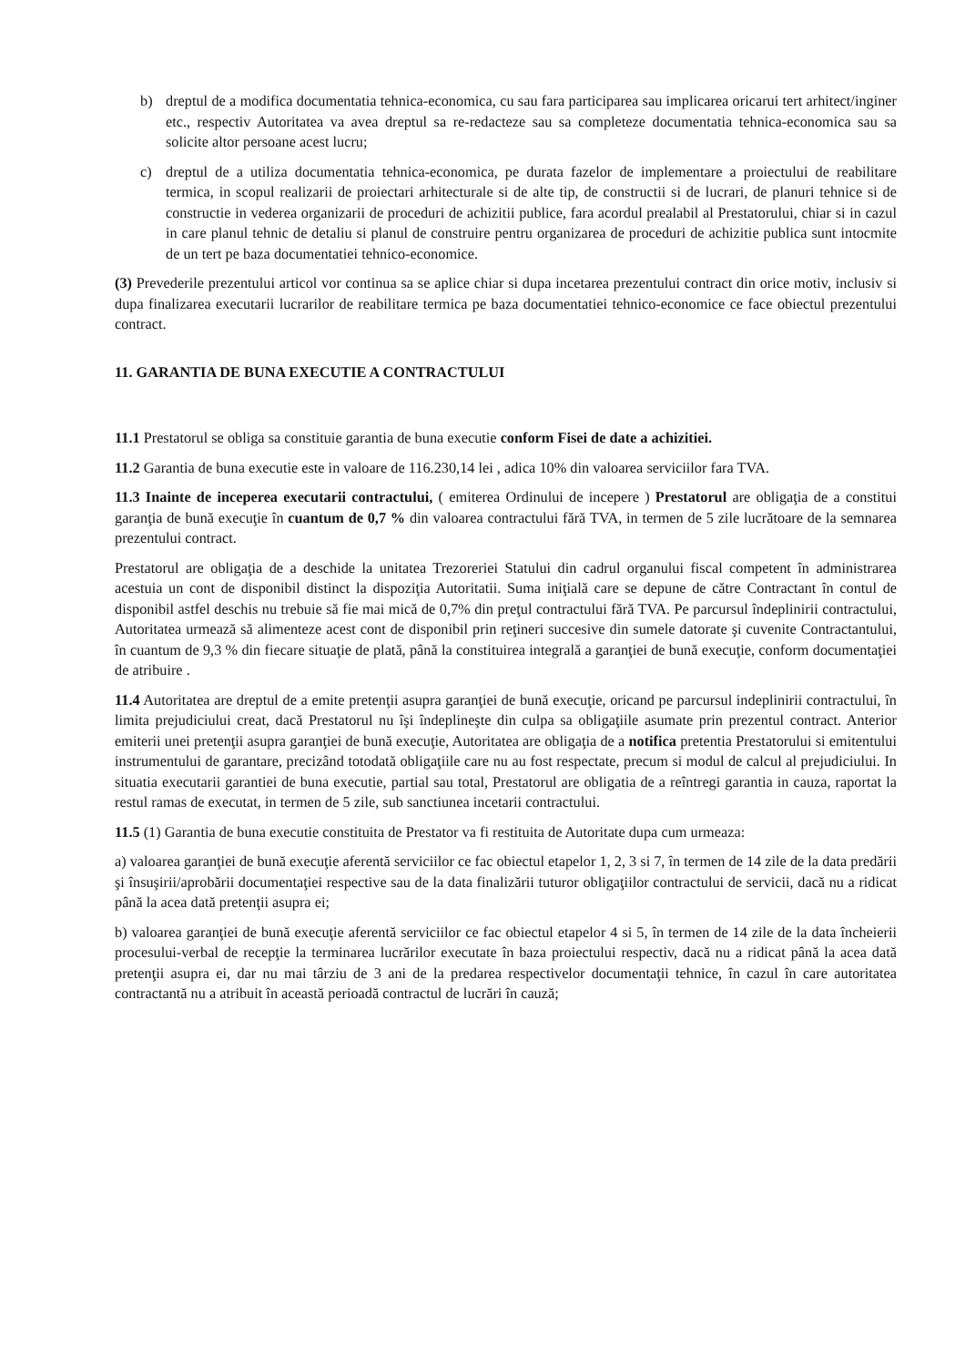b) dreptul de a modifica documentatia tehnica-economica, cu sau fara participarea sau implicarea oricarui tert arhitect/inginer etc., respectiv Autoritatea va avea dreptul sa re-redacteze sau sa completeze documentatia tehnica-economica sau sa solicite altor persoane acest lucru;
c) dreptul de a utiliza documentatia tehnica-economica, pe durata fazelor de implementare a proiectului de reabilitare termica, in scopul realizarii de proiectari arhitecturale si de alte tip, de constructii si de lucrari, de planuri tehnice si de constructie in vederea organizarii de proceduri de achizitii publice, fara acordul prealabil al Prestatorului, chiar si in cazul in care planul tehnic de detaliu si planul de construire pentru organizarea de proceduri de achizitie publica sunt intocmite de un tert pe baza documentatiei tehnico-economice.
(3) Prevederile prezentului articol vor continua sa se aplice chiar si dupa incetarea prezentului contract din orice motiv, inclusiv si dupa finalizarea executarii lucrarilor de reabilitare termica pe baza documentatiei tehnico-economice ce face obiectul prezentului contract.
11. GARANTIA DE BUNA EXECUTIE A CONTRACTULUI
11.1 Prestatorul se obliga sa constituie garantia de buna executie conform Fisei de date a achizitiei.
11.2 Garantia de buna executie este in valoare de 116.230,14 lei , adica 10% din valoarea serviciilor fara TVA.
11.3 Inainte de inceperea executarii contractului, ( emiterea Ordinului de incepere ) Prestatorul are obligaţia de a constitui garanţia de bună execuţie în cuantum de 0,7 % din valoarea contractului fără TVA, in termen de 5 zile lucrătoare de la semnarea prezentului contract.
Prestatorul are obligaţia de a deschide la unitatea Trezoreriei Statului din cadrul organului fiscal competent în administrarea acestuia un cont de disponibil distinct la dispoziţia Autoritatii. Suma iniţială care se depune de către Contractant în contul de disponibil astfel deschis nu trebuie să fie mai mică de 0,7% din preţul contractului fără TVA. Pe parcursul îndeplinirii contractului, Autoritatea urmează să alimenteze acest cont de disponibil prin reţineri succesive din sumele datorate şi cuvenite Contractantului, în cuantum de 9,3 % din fiecare situaţie de plată, până la constituirea integrală a garanţiei de bună execuţie, conform documentaţiei de atribuire .
11.4 Autoritatea are dreptul de a emite pretenţii asupra garanţiei de bună execuţie, oricand pe parcursul indeplinirii contractului, în limita prejudiciului creat, dacă Prestatorul nu îşi îndeplineşte din culpa sa obligaţiile asumate prin prezentul contract. Anterior emiterii unei pretenţii asupra garanţiei de bună execuţie, Autoritatea are obligaţia de a notifica pretentia Prestatorului si emitentului instrumentului de garantare, precizând totodată obligaţiile care nu au fost respectate, precum si modul de calcul al prejudiciului. In situatia executarii garantiei de buna executie, partial sau total, Prestatorul are obligatia de a reîntregi garantia in cauza, raportat la restul ramas de executat, in termen de 5 zile, sub sanctiunea incetarii contractului.
11.5 (1) Garantia de buna executie constituita de Prestator va fi restituita de Autoritate dupa cum urmeaza:
a) valoarea garanţiei de bună execuţie aferentă serviciilor ce fac obiectul etapelor 1, 2, 3 si 7, în termen de 14 zile de la data predării şi însuşirii/aprobării documentaţiei respective sau de la data finalizării tuturor obligaţiilor contractului de servicii, dacă nu a ridicat până la acea dată pretenţii asupra ei;
b) valoarea garanţiei de bună execuţie aferentă serviciilor ce fac obiectul etapelor 4 si 5, în termen de 14 zile de la data încheierii procesului-verbal de recepţie la terminarea lucrărilor executate în baza proiectului respectiv, dacă nu a ridicat până la acea dată pretenţii asupra ei, dar nu mai târziu de 3 ani de la predarea respectivelor documentaţii tehnice, în cazul în care autoritatea contractantă nu a atribuit în această perioadă contractul de lucrări în cauză;